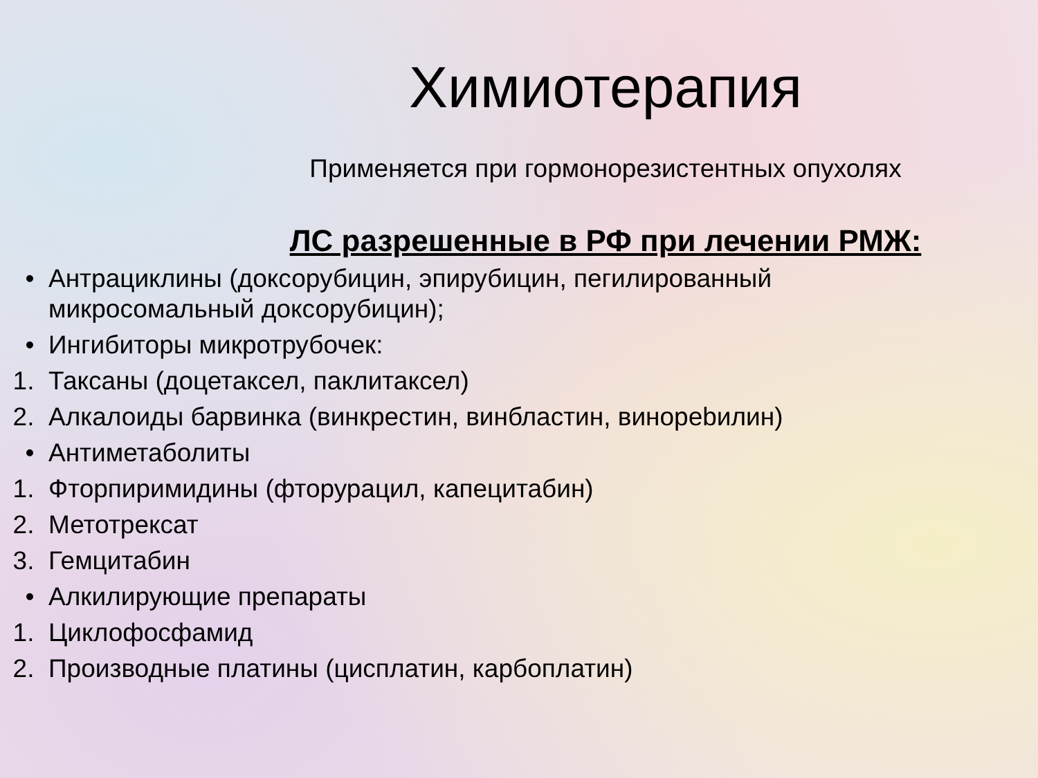Химиотерапия
Применяется при гормонорезистентных опухолях
ЛС разрешенные в РФ при лечении РМЖ:
• Антрациклины (доксорубицин, эпирубицин, пегилированный микросомальный доксорубицин);
• Ингибиторы микротрубочек:
1. Таксаны (доцетаксел, паклитаксел)
2. Алкалоиды барвинка (винкрестин, винбластин, винорebилин)
• Антиметаболиты
1. Фторпиримидины (фторурацил, капецитабин)
2. Метотрексат
3. Гемцитабин
• Алкилирующие препараты
1. Циклофосфамид
2. Производные платины (цисплатин, карбоплатин)